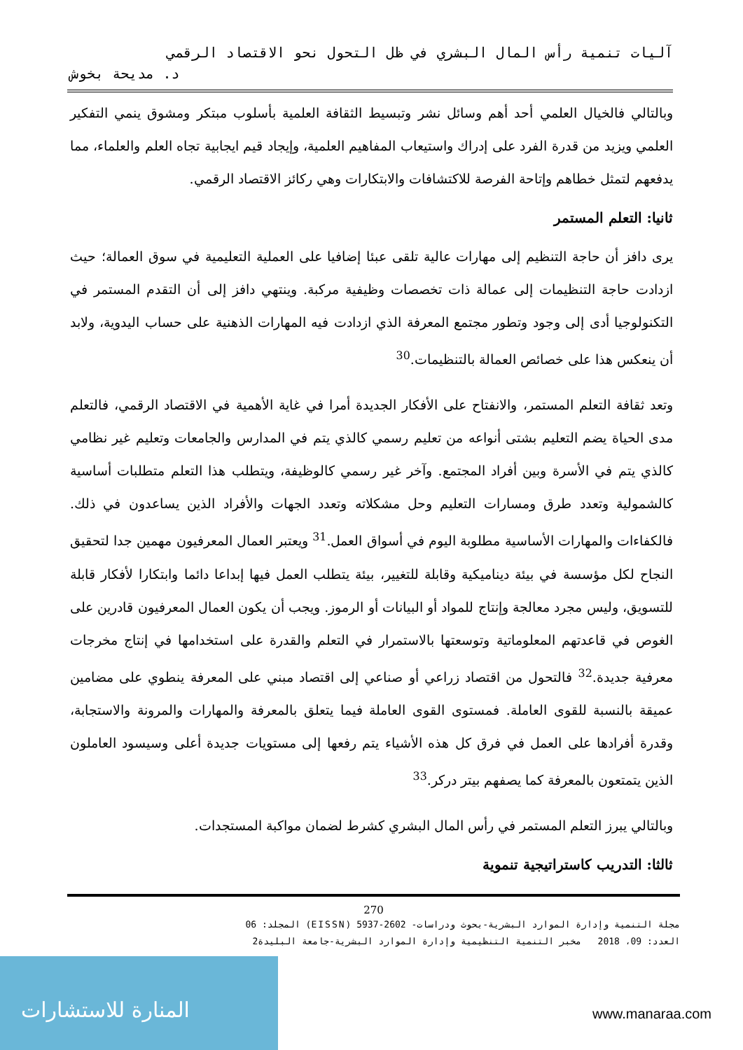آليات تنمية رأس المال البشري في ظل التحول نحو الاقتصاد الرقمي
د. مديحة بخوش
وبالتالي فالخيال العلمي أحد أهم وسائل نشر وتبسيط الثقافة العلمية بأسلوب مبتكر ومشوق ينمي التفكير العلمي ويزيد من قدرة الفرد على إدراك واستيعاب المفاهيم العلمية، وإيجاد قيم ايجابية تجاه العلم والعلماء، مما يدفعهم لتمثل خطاهم وإتاحة الفرصة للاكتشافات والابتكارات وهي ركائز الاقتصاد الرقمي.
ثانيا: التعلم المستمر
يرى دافز أن حاجة التنظيم إلى مهارات عالية تلقى عبئا إضافيا على العملية التعليمية في سوق العمالة؛ حيث ازدادت حاجة التنظيمات إلى عمالة ذات تخصصات وظيفية مركبة. وينتهي دافز إلى أن التقدم المستمر في التكنولوجيا أدى إلى وجود وتطور مجتمع المعرفة الذي ازدادت فيه المهارات الذهنية على حساب اليدوية، ولابد أن ينعكس هذا على خصائص العمالة بالتنظيمات.<sup>30</sup>
وتعد ثقافة التعلم المستمر، والانفتاح على الأفكار الجديدة أمرا في غاية الأهمية في الاقتصاد الرقمي، فالتعلم مدى الحياة يضم التعليم بشتى أنواعه من تعليم رسمي كالذي يتم في المدارس والجامعات وتعليم غير نظامي كالذي يتم في الأسرة وبين أفراد المجتمع. وآخر غير رسمي كالوظيفة، ويتطلب هذا التعلم متطلبات أساسية كالشمولية وتعدد طرق ومسارات التعليم وحل مشكلاته وتعدد الجهات والأفراد الذين يساعدون في ذلك. فالكفاءات والمهارات الأساسية مطلوبة اليوم في أسواق العمل.<sup>31</sup> ويعتبر العمال المعرفيون مهمين جدا لتحقيق النجاح لكل مؤسسة في بيئة ديناميكية وقابلة للتغيير، بيئة يتطلب العمل فيها إبداعا دائما وابتكارا لأفكار قابلة للتسويق، وليس مجرد معالجة وإنتاج للمواد أو البيانات أو الرموز. ويجب أن يكون العمال المعرفيون قادرين على الغوص في قاعدتهم المعلوماتية وتوسعتها بالاستمرار في التعلم والقدرة على استخدامها في إنتاج مخرجات معرفية جديدة.<sup>32</sup> فالتحول من اقتصاد زراعي أو صناعي إلى اقتصاد مبني على المعرفة ينطوي على مضامين عميقة بالنسبة للقوى العاملة. فمستوى القوى العاملة فيما يتعلق بالمعرفة والمهارات والمرونة والاستجابة، وقدرة أفرادها على العمل في فرق كل هذه الأشياء يتم رفعها إلى مستويات جديدة أعلى وسيسود العاملون الذين يتمتعون بالمعرفة كما يصفهم بيتر دركر.<sup>33</sup>
وبالتالي يبرز التعلم المستمر في رأس المال البشري كشرط لضمان مواكبة المستجدات.
ثالثا: التدريب كاستراتيجية تنموية
270
مجلة التنمية وإدارة الموارد البشرية-بحوث ودراسات- 2602-5937 (EISSN) المجلد: 06
العدد: 09، 2018 مخبر التنمية التنظيمية وإدارة الموارد البشرية-جامعة البليدة2
المنارة للاستشارات
www.manaraa.com